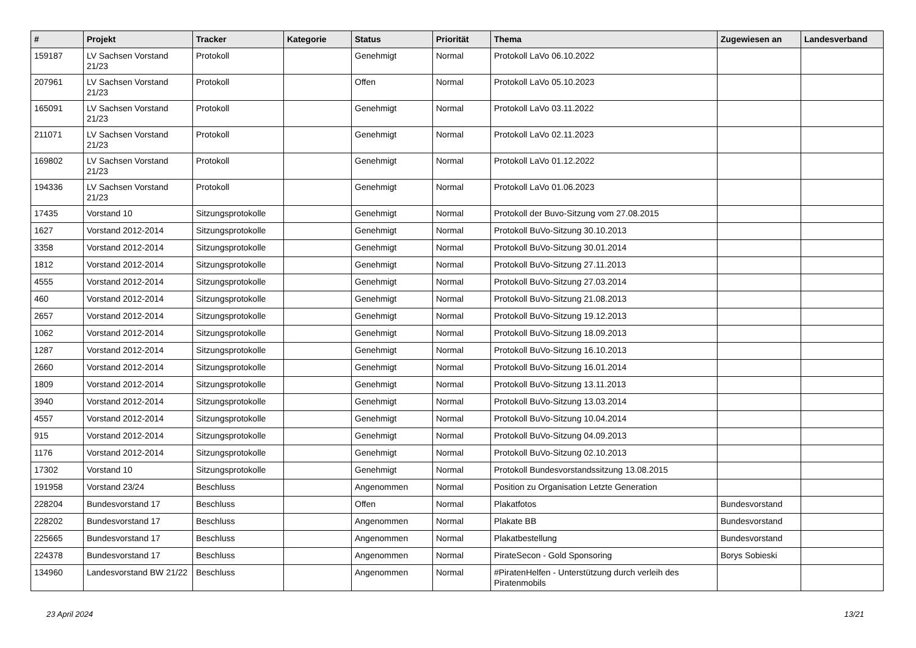| # | Projekt | Tracker | Kategorie | Status | Priorität | Thema | Zugewiesen an | Landesverband |
| --- | --- | --- | --- | --- | --- | --- | --- | --- |
| 159187 | LV Sachsen Vorstand 21/23 | Protokoll | | Genehmigt | Normal | Protokoll LaVo 06.10.2022 | | |
| 207961 | LV Sachsen Vorstand 21/23 | Protokoll | | Offen | Normal | Protokoll LaVo 05.10.2023 | | |
| 165091 | LV Sachsen Vorstand 21/23 | Protokoll | | Genehmigt | Normal | Protokoll LaVo 03.11.2022 | | |
| 211071 | LV Sachsen Vorstand 21/23 | Protokoll | | Genehmigt | Normal | Protokoll LaVo 02.11.2023 | | |
| 169802 | LV Sachsen Vorstand 21/23 | Protokoll | | Genehmigt | Normal | Protokoll LaVo 01.12.2022 | | |
| 194336 | LV Sachsen Vorstand 21/23 | Protokoll | | Genehmigt | Normal | Protokoll LaVo 01.06.2023 | | |
| 17435 | Vorstand 10 | Sitzungsprotokolle | | Genehmigt | Normal | Protokoll der Buvo-Sitzung vom 27.08.2015 | | |
| 1627 | Vorstand 2012-2014 | Sitzungsprotokolle | | Genehmigt | Normal | Protokoll BuVo-Sitzung 30.10.2013 | | |
| 3358 | Vorstand 2012-2014 | Sitzungsprotokolle | | Genehmigt | Normal | Protokoll BuVo-Sitzung 30.01.2014 | | |
| 1812 | Vorstand 2012-2014 | Sitzungsprotokolle | | Genehmigt | Normal | Protokoll BuVo-Sitzung 27.11.2013 | | |
| 4555 | Vorstand 2012-2014 | Sitzungsprotokolle | | Genehmigt | Normal | Protokoll BuVo-Sitzung 27.03.2014 | | |
| 460 | Vorstand 2012-2014 | Sitzungsprotokolle | | Genehmigt | Normal | Protokoll BuVo-Sitzung 21.08.2013 | | |
| 2657 | Vorstand 2012-2014 | Sitzungsprotokolle | | Genehmigt | Normal | Protokoll BuVo-Sitzung 19.12.2013 | | |
| 1062 | Vorstand 2012-2014 | Sitzungsprotokolle | | Genehmigt | Normal | Protokoll BuVo-Sitzung 18.09.2013 | | |
| 1287 | Vorstand 2012-2014 | Sitzungsprotokolle | | Genehmigt | Normal | Protokoll BuVo-Sitzung 16.10.2013 | | |
| 2660 | Vorstand 2012-2014 | Sitzungsprotokolle | | Genehmigt | Normal | Protokoll BuVo-Sitzung 16.01.2014 | | |
| 1809 | Vorstand 2012-2014 | Sitzungsprotokolle | | Genehmigt | Normal | Protokoll BuVo-Sitzung 13.11.2013 | | |
| 3940 | Vorstand 2012-2014 | Sitzungsprotokolle | | Genehmigt | Normal | Protokoll BuVo-Sitzung 13.03.2014 | | |
| 4557 | Vorstand 2012-2014 | Sitzungsprotokolle | | Genehmigt | Normal | Protokoll BuVo-Sitzung 10.04.2014 | | |
| 915 | Vorstand 2012-2014 | Sitzungsprotokolle | | Genehmigt | Normal | Protokoll BuVo-Sitzung 04.09.2013 | | |
| 1176 | Vorstand 2012-2014 | Sitzungsprotokolle | | Genehmigt | Normal | Protokoll BuVo-Sitzung 02.10.2013 | | |
| 17302 | Vorstand 10 | Sitzungsprotokolle | | Genehmigt | Normal | Protokoll Bundesvorstandssitzung 13.08.2015 | | |
| 191958 | Vorstand 23/24 | Beschluss | | Angenommen | Normal | Position zu Organisation Letzte Generation | | |
| 228204 | Bundesvorstand 17 | Beschluss | | Offen | Normal | Plakatfotos | Bundesvorstand | |
| 228202 | Bundesvorstand 17 | Beschluss | | Angenommen | Normal | Plakate BB | Bundesvorstand | |
| 225665 | Bundesvorstand 17 | Beschluss | | Angenommen | Normal | Plakatbestellung | Bundesvorstand | |
| 224378 | Bundesvorstand 17 | Beschluss | | Angenommen | Normal | PirateSecon - Gold Sponsoring | Borys Sobieski | |
| 134960 | Landesvorstand BW 21/22 | Beschluss | | Angenommen | Normal | #PiratenHelfen - Unterstützung durch verleih des Piratenmobils | | |
23 April 2024 13/21